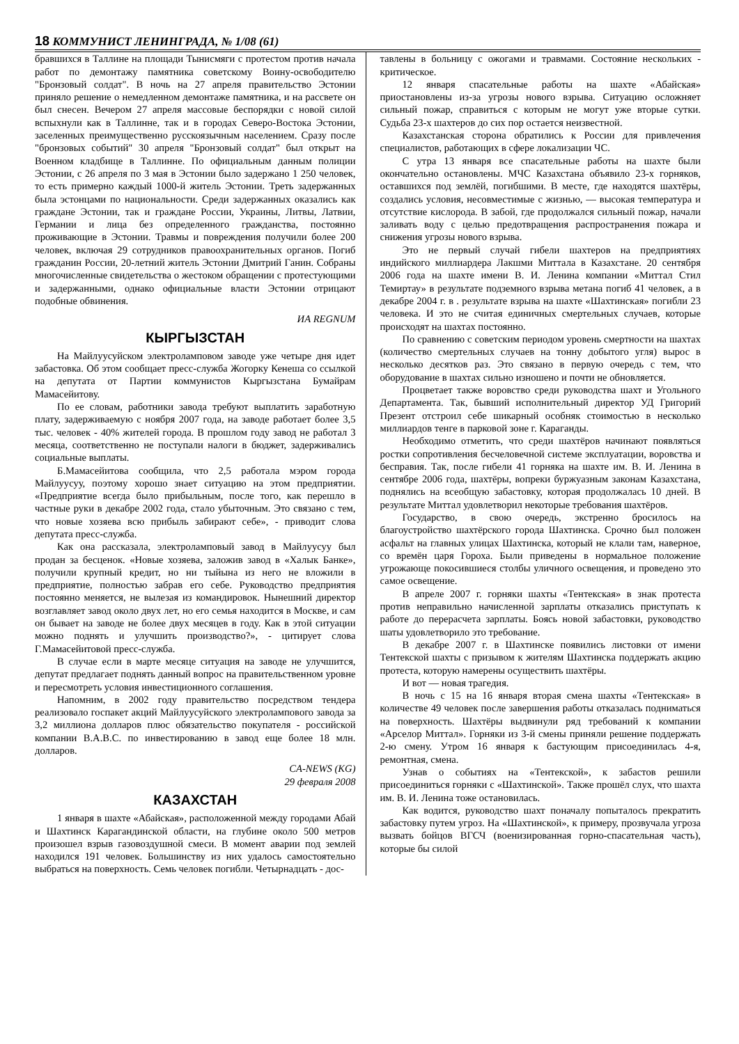18 КОММУНИСТ ЛЕНИНГРАДА, № 1/08 (61)
бравшихся в Таллине на площади Тынисмяги с протестом против начала работ по демонтажу памятника советскому Воину-освободителю "Бронзовый солдат". В ночь на 27 апреля правительство Эстонии приняло решение о немедленном демонтаже памятника, и на рассвете он был снесен. Вечером 27 апреля массовые беспорядки с новой силой вспыхнули как в Таллинне, так и в городах Северо-Востока Эстонии, заселенных преимущественно русскоязычным населением. Сразу после "бронзовых событий" 30 апреля "Бронзовый солдат" был открыт на Военном кладбище в Таллинне. По официальным данным полиции Эстонии, с 26 апреля по 3 мая в Эстонии было задержано 1 250 человек, то есть примерно каждый 1000-й житель Эстонии. Треть задержанных была эстонцами по национальности. Среди задержанных оказались как граждане Эстонии, так и граждане России, Украины, Литвы, Латвии, Германии и лица без определенного гражданства, постоянно проживающие в Эстонии. Травмы и повреждения получили более 200 человек, включая 29 сотрудников правоохранительных органов. Погиб гражданин России, 20-летний житель Эстонии Дмитрий Ганин. Собраны многочисленные свидетельства о жестоком обращении с протестующими и задержанными, однако официальные власти Эстонии отрицают подобные обвинения.
ИА REGNUM
КЫРГЫЗСТАН
На Майлуусуйском электроламповом заводе уже четыре дня идет забастовка. Об этом сообщает пресс-служба Жогорку Кенеша со ссылкой на депутата от Партии коммунистов Кыргызстана Бумайрам Мамасейитову.
По ее словам, работники завода требуют выплатить заработную плату, задерживаемую с ноября 2007 года, на заводе работает более 3,5 тыс. человек - 40% жителей города. В прошлом году завод не работал 3 месяца, соответственно не поступали налоги в бюджет, задерживались социальные выплаты.
Б.Мамасейитова сообщила, что 2,5 работала мэром города Майлуусуу, поэтому хорошо знает ситуацию на этом предприятии. «Предприятие всегда было прибыльным, после того, как перешло в частные руки в декабре 2002 года, стало убыточным. Это связано с тем, что новые хозяева всю прибыль забирают себе», - приводит слова депутата пресс-служба.
Как она рассказала, электроламповый завод в Майлуусуу был продан за бесценок. «Новые хозяева, заложив завод в «Халык Банке», получили крупный кредит, но ни тыйына из него не вложили в предприятие, полностью забрав его себе. Руководство предприятия постоянно меняется, не вылезая из командировок. Нынешний директор возглавляет завод около двух лет, но его семья находится в Москве, и сам он бывает на заводе не более двух месяцев в году. Как в этой ситуации можно поднять и улучшить производство?», - цитирует слова Г.Мамасейитовой пресс-служба.
В случае если в марте месяце ситуация на заводе не улучшится, депутат предлагает поднять данный вопрос на правительственном уровне и пересмотреть условия инвестиционного соглашения.
Напомним, в 2002 году правительство посредством тендера реализовало госпакет акций Майлуусуйского электролампового завода за 3,2 миллиона долларов плюс обязательство покупателя - российской компании В.А.В.С. по инвестированию в завод еще более 18 млн. долларов.
CA-NEWS (KG)
29 февраля 2008
КАЗАХСТАН
1 января в шахте «Абайская», расположенной между городами Абай и Шахтинск Карагандинской области, на глубине около 500 метров произошел взрыв газовоздушной смеси. В момент аварии под землей находился 191 человек. Большинству из них удалось самостоятельно выбраться на поверхность. Семь человек погибли. Четырнадцать - дос-
тавлены в больницу с ожогами и травмами. Состояние нескольких - критическое.
12 января спасательные работы на шахте «Абайская» приостановлены из-за угрозы нового взрыва. Ситуацию осложняет сильный пожар, справиться с которым не могут уже вторые сутки. Судьба 23-х шахтеров до сих пор остается неизвестной.
Казахстанская сторона обратились к России для привлечения специалистов, работающих в сфере локализации ЧС.
С утра 13 января все спасательные работы на шахте были окончательно остановлены. МЧС Казахстана объявило 23-х горняков, оставшихся под землёй, погибшими. В месте, где находятся шахтёры, создались условия, несовместимые с жизнью, — высокая температура и отсутствие кислорода. В забой, где продолжался сильный пожар, начали заливать воду с целью предотвращения распространения пожара и снижения угрозы нового взрыва.
Это не первый случай гибели шахтеров на предприятиях индийского миллиардера Лакшми Миттала в Казахстане. 20 сентября 2006 года на шахте имени В. И. Ленина компании «Миттал Стил Темиртау» в результате подземного взрыва метана погиб 41 человек, а в декабре 2004 г. в . результате взрыва на шахте «Шахтинская» погибли 23 человека. И это не считая единичных смертельных случаев, которые происходят на шахтах постоянно.
По сравнению с советским периодом уровень смертности на шахтах (количество смертельных случаев на тонну добытого угля) вырос в несколько десятков раз. Это связано в первую очередь с тем, что оборудование в шахтах сильно изношено и почти не обновляется.
Процветает также воровство среди руководства шахт и Угольного Департамента. Так, бывший исполнительный директор УД Григорий Презент отстроил себе шикарный особняк стоимостью в несколько миллиардов тенге в парковой зоне г. Караганды.
Необходимо отметить, что среди шахтёров начинают появляться ростки сопротивления бесчеловечной системе эксплуатации, воровства и бесправия. Так, после гибели 41 горняка на шахте им. В. И. Ленина в сентябре 2006 года, шахтёры, вопреки буржуазным законам Казахстана, поднялись на всеобщую забастовку, которая продолжалась 10 дней. В результате Миттал удовлетворил некоторые требования шахтёров.
Государство, в свою очередь, экстренно бросилось на благоустройство шахтёрского города Шахтинска. Срочно был положен асфальт на главных улицах Шахтинска, который не клали там, наверное, со времён царя Гороха. Были приведены в нормальное положение угрожающе покосившиеся столбы уличного освещения, и проведено это самое освещение.
В апреле 2007 г. горняки шахты «Тентекская» в знак протеста против неправильно начисленной зарплаты отказались приступать к работе до перерасчета зарплаты. Боясь новой забастовки, руководство шаты удовлетворило это требование.
В декабре 2007 г. в Шахтинске появились листовки от имени Тентекской шахты с призывом к жителям Шахтинска поддержать акцию протеста, которую намерены осуществить шахтёры.
И вот — новая трагедия.
В ночь с 15 на 16 января вторая смена шахты «Тентекская» в количестве 49 человек после завершения работы отказалась подниматься на поверхность. Шахтёры выдвинули ряд требований к компании «Арселор Миттал». Горняки из 3-й смены приняли решение поддержать 2-ю смену. Утром 16 января к бастующим присоединилась 4-я, ремонтная, смена.
Узнав о событиях на «Тентекской», к забастов решили присоединиться горняки с «Шахтинской». Также прошёл слух, что шахта им. В. И. Ленина тоже остановилась.
Как водится, руководство шахт поначалу попыталось прекратить забастовку путем угроз. На «Шахтинской», к примеру, прозвучала угроза вызвать бойцов ВГСЧ (военизированная горно-спасательная часть), которые бы силой